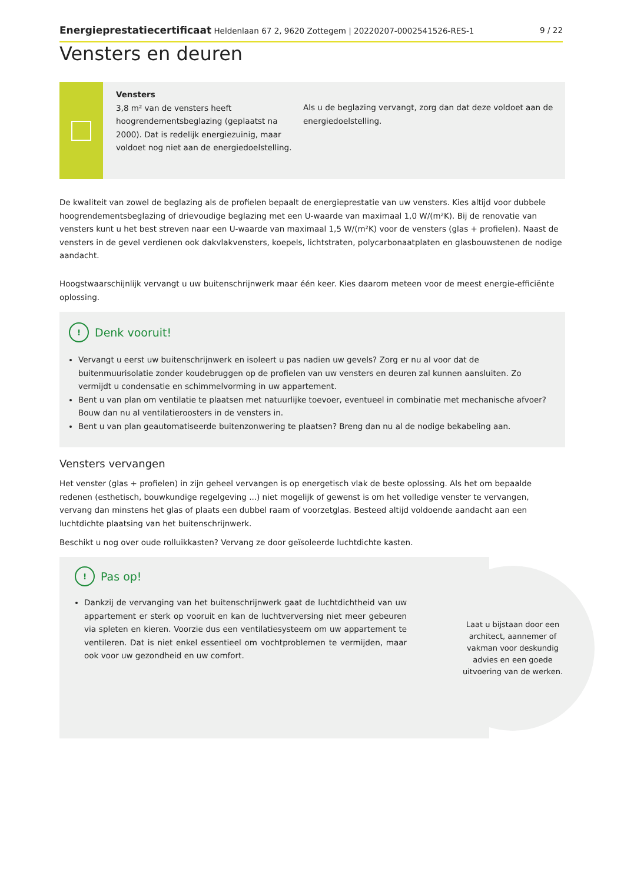Energieprestatiecertificaat Heldenlaan 67 2, 9620 Zottegem | 20220207-0002541526-RES-1 9 / 22
Vensters en deuren
Vensters
3,8 m² van de vensters heeft hoogrendementsbeglazing (geplaatst na 2000). Dat is redelijk energiezuinig, maar voldoet nog niet aan de energiedoelstelling.
Als u de beglazing vervangt, zorg dan dat deze voldoet aan de energiedoelstelling.
De kwaliteit van zowel de beglazing als de profielen bepaalt de energieprestatie van uw vensters. Kies altijd voor dubbele hoogrendementsbeglazing of drievoudige beglazing met een U-waarde van maximaal 1,0 W/(m²K). Bij de renovatie van vensters kunt u het best streven naar een U-waarde van maximaal 1,5 W/(m²K) voor de vensters (glas + profielen). Naast de vensters in de gevel verdienen ook dakvlakvensters, koepels, lichtstraten, polycarbonaatplaten en glasbouwstenen de nodige aandacht.
Hoogstwaarschijnlijk vervangt u uw buitenschrijnwerk maar één keer. Kies daarom meteen voor de meest energie-efficiënte oplossing.
! Denk vooruit!
Vervangt u eerst uw buitenschrijnwerk en isoleert u pas nadien uw gevels? Zorg er nu al voor dat de buitenmuurisolatie zonder koudebruggen op de profielen van uw vensters en deuren zal kunnen aansluiten. Zo vermijdt u condensatie en schimmelvorming in uw appartement.
Bent u van plan om ventilatie te plaatsen met natuurlijke toevoer, eventueel in combinatie met mechanische afvoer? Bouw dan nu al ventilatieroosters in de vensters in.
Bent u van plan geautomatiseerde buitenzonwering te plaatsen? Breng dan nu al de nodige bekabeling aan.
Vensters vervangen
Het venster (glas + profielen) in zijn geheel vervangen is op energetisch vlak de beste oplossing. Als het om bepaalde redenen (esthetisch, bouwkundige regelgeving ...) niet mogelijk of gewenst is om het volledige venster te vervangen, vervang dan minstens het glas of plaats een dubbel raam of voorzetglas. Besteed altijd voldoende aandacht aan een luchtdichte plaatsing van het buitenschrijnwerk.
Beschikt u nog over oude rolluikkasten? Vervang ze door geïsoleerde luchtdichte kasten.
! Pas op!
Dankzij de vervanging van het buitenschrijnwerk gaat de luchtdichtheid van uw appartement er sterk op vooruit en kan de luchtverversing niet meer gebeuren via spleten en kieren. Voorzie dus een ventilatiesysteem om uw appartement te ventileren. Dat is niet enkel essentieel om vochtproblemen te vermijden, maar ook voor uw gezondheid en uw comfort.
Laat u bijstaan door een architect, aannemer of vakman voor deskundig advies en een goede uitvoering van de werken.